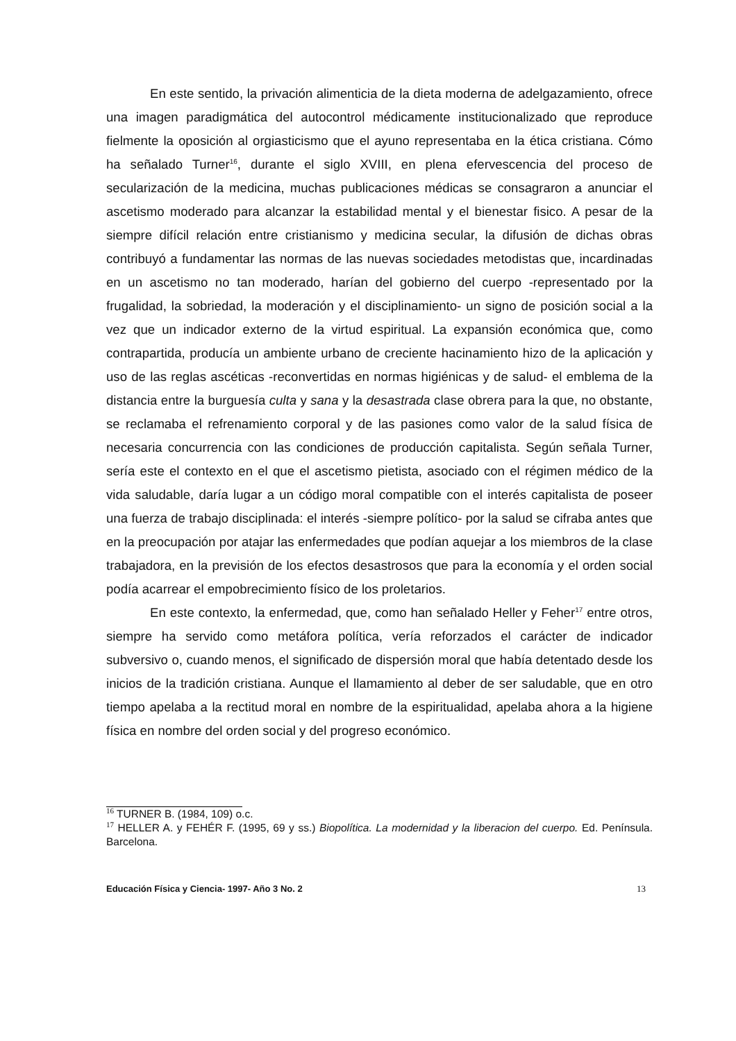En este sentido, la privación alimenticia de la dieta moderna de adelgazamiento, ofrece una imagen paradigmática del autocontrol médicamente institucionalizado que reproduce fielmente la oposición al orgiasticismo que el ayuno representaba en la ética cristiana. Cómo ha señalado Turner<sup>16</sup>, durante el siglo XVIII, en plena efervescencia del proceso de secularización de la medicina, muchas publicaciones médicas se consagraron a anunciar el ascetismo moderado para alcanzar la estabilidad mental y el bienestar fisico. A pesar de la siempre difícil relación entre cristianismo y medicina secular, la difusión de dichas obras contribuyó a fundamentar las normas de las nuevas sociedades metodistas que, incardinadas en un ascetismo no tan moderado, harían del gobierno del cuerpo -representado por la frugalidad, la sobriedad, la moderación y el disciplinamiento- un signo de posición social a la vez que un indicador externo de la virtud espiritual. La expansión económica que, como contrapartida, producía un ambiente urbano de creciente hacinamiento hizo de la aplicación y uso de las reglas ascéticas -reconvertidas en normas higiénicas y de salud- el emblema de la distancia entre la burguesía culta y sana y la desastrada clase obrera para la que, no obstante, se reclamaba el refrenamiento corporal y de las pasiones como valor de la salud física de necesaria concurrencia con las condiciones de producción capitalista. Según señala Turner, sería este el contexto en el que el ascetismo pietista, asociado con el régimen médico de la vida saludable, daría lugar a un código moral compatible con el interés capitalista de poseer una fuerza de trabajo disciplinada: el interés -siempre político- por la salud se cifraba antes que en la preocupación por atajar las enfermedades que podían aquejar a los miembros de la clase trabajadora, en la previsión de los efectos desastrosos que para la economía y el orden social podía acarrear el empobrecimiento físico de los proletarios.
En este contexto, la enfermedad, que, como han señalado Heller y Feher<sup>17</sup> entre otros, siempre ha servido como metáfora política, vería reforzados el carácter de indicador subversivo o, cuando menos, el significado de dispersión moral que había detentado desde los inicios de la tradición cristiana. Aunque el llamamiento al deber de ser saludable, que en otro tiempo apelaba a la rectitud moral en nombre de la espiritualidad, apelaba ahora a la higiene física en nombre del orden social y del progreso económico.
<sup>16</sup> TURNER B. (1984, 109) o.c.
<sup>17</sup> HELLER A. y FEHÉR F. (1995, 69 y ss.) Biopolítica. La modernidad y la liberacion del cuerpo. Ed. Península. Barcelona.
Educación Física y Ciencia- 1997- Año 3 No. 2 13